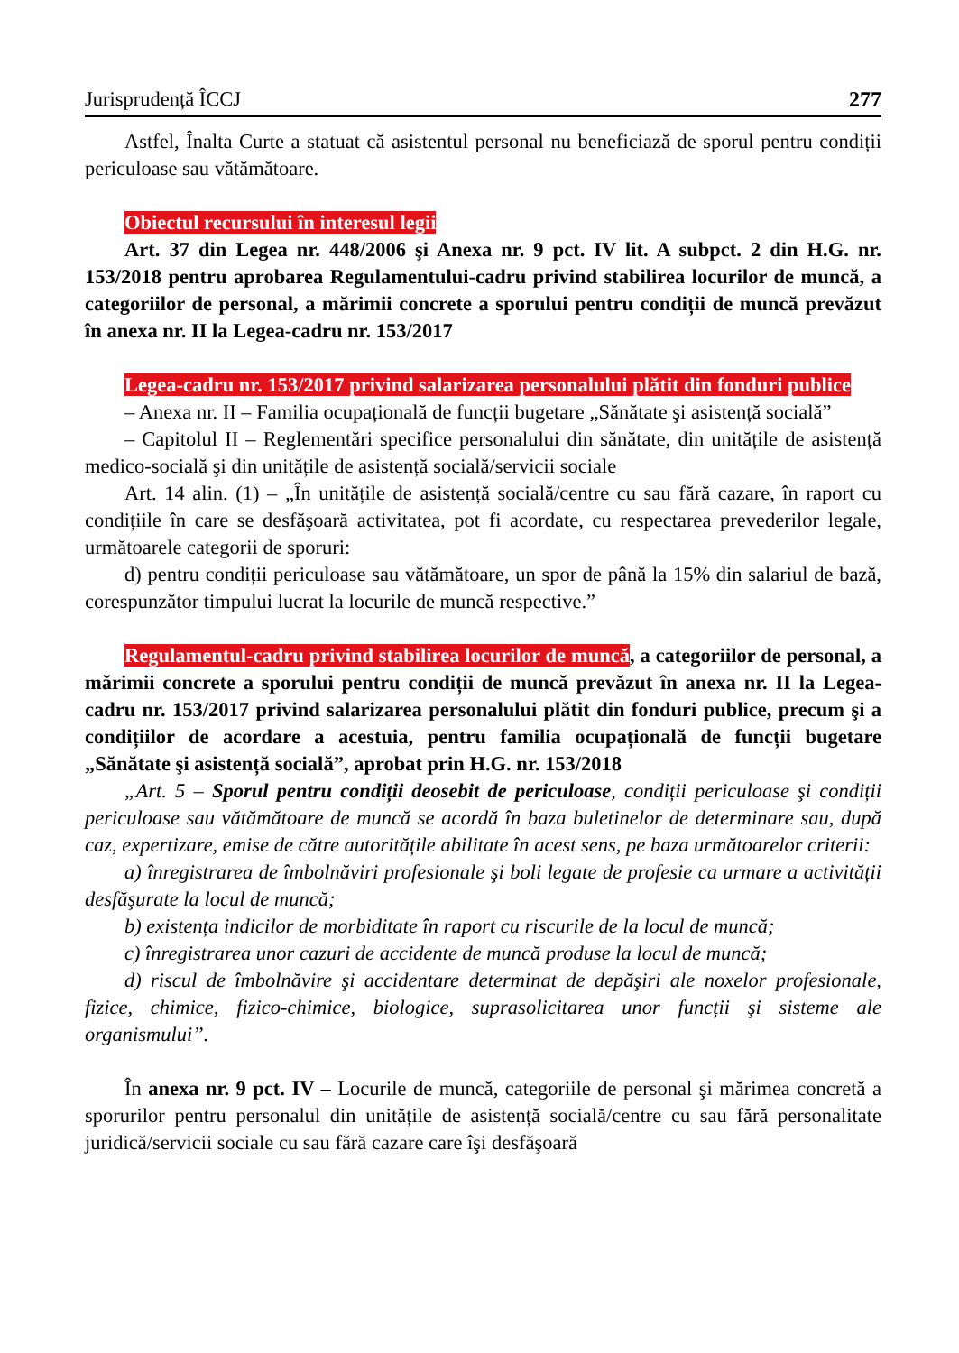Jurisprudență ÎCCJ 277
Astfel, Înalta Curte a statuat că asistentul personal nu beneficiază de sporul pentru condiții periculoase sau vătămătoare.
Obiectul recursului în interesul legii
Art. 37 din Legea nr. 448/2006 şi Anexa nr. 9 pct. IV lit. A subpct. 2 din H.G. nr. 153/2018 pentru aprobarea Regulamentului-cadru privind stabilirea locurilor de muncă, a categoriilor de personal, a mărimii concrete a sporului pentru condiții de muncă prevăzut în anexa nr. II la Legea-cadru nr. 153/2017
Legea-cadru nr. 153/2017 privind salarizarea personalului plătit din fonduri publice
– Anexa nr. II – Familia ocupațională de funcții bugetare „Sănătate şi asistență socială”
– Capitolul II – Reglementări specifice personalului din sănătate, din unitățile de asistență medico-socială şi din unitățile de asistență socială/servicii sociale
Art. 14 alin. (1) – „În unitățile de asistență socială/centre cu sau fără cazare, în raport cu condițiile în care se desfăşoară activitatea, pot fi acordate, cu respectarea prevederilor legale, următoarele categorii de sporuri:
d) pentru condiții periculoase sau vătămătoare, un spor de până la 15% din salariul de bază, corespunzător timpului lucrat la locurile de muncă respective.”
Regulamentul-cadru privind stabilirea locurilor de muncă, a categoriilor de personal, a mărimii concrete a sporului pentru condiții de muncă prevăzut în anexa nr. II la Legea-cadru nr. 153/2017 privind salarizarea personalului plătit din fonduri publice, precum şi a condițiilor de acordare a acestuia, pentru familia ocupațională de funcții bugetare „Sănătate şi asistență socială”, aprobat prin H.G. nr. 153/2018
„Art. 5 – Sporul pentru condiții deosebit de periculoase, condiții periculoase şi condiții periculoase sau vătămătoare de muncă se acordă în baza buletinelor de determinare sau, după caz, expertizare, emise de către autoritățile abilitate în acest sens, pe baza următoarelor criterii:
a) înregistrarea de îmbolnăviri profesionale şi boli legate de profesie ca urmare a activității desfăşurate la locul de muncă;
b) existența indicilor de morbiditate în raport cu riscurile de la locul de muncă;
c) înregistrarea unor cazuri de accidente de muncă produse la locul de muncă;
d) riscul de îmbolnăvire şi accidentare determinat de depăşiri ale noxelor profesionale, fizice, chimice, fizico-chimice, biologice, suprasolicitarea unor funcții şi sisteme ale organismului”.
În anexa nr. 9 pct. IV – Locurile de muncă, categoriile de personal şi mărimea concretă a sporurilor pentru personalul din unitățile de asistență socială/centre cu sau fără personalitate juridică/servicii sociale cu sau fără cazare care îşi desfăşoară